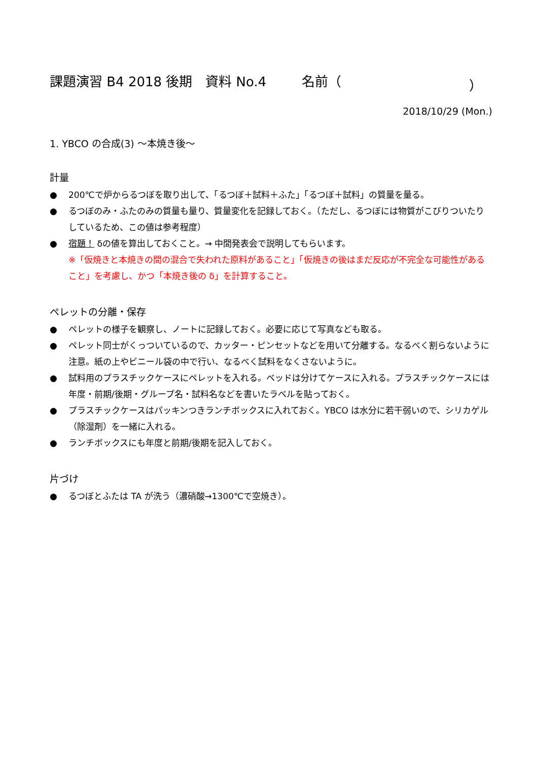課題演習 B4 2018 後期　資料 No.4 名前（ ）
2018/10/29 (Mon.)
1. YBCO の合成(3) 〜本焼き後〜
計量
● 200℃で炉からるつぼを取り出して、「るつぼ＋試料＋ふた」「るつぼ＋試料」の質量を量る。
● るつぼのみ・ふたのみの質量も量り、質量変化を記録しておく。（ただし、るつぼには物質がこびりついたりしているため、この値は参考程度）
● 宿題！ δの値を算出しておくこと。→ 中間発表会で説明してもらいます。
※「仮焼きと本焼きの間の混合で失われた原料があること」「仮焼きの後はまだ反応が不完全な可能性があること」を考慮し、かつ「本焼き後の δ」を計算すること。
ペレットの分離・保存
● ペレットの様子を観察し、ノートに記録しておく。必要に応じて写真なども取る。
● ペレット同士がくっついているので、カッター・ピンセットなどを用いて分離する。なるべく割らないように注意。紙の上やビニール袋の中で行い、なるべく試料をなくさないように。
● 試料用のプラスチックケースにペレットを入れる。ベッドは分けてケースに入れる。プラスチックケースには年度・前期/後期・グループ名・試料名などを書いたラベルを貼っておく。
● プラスチックケースはパッキンつきランチボックスに入れておく。YBCO は水分に若干弱いので、シリカゲル（除湿剤）を一緒に入れる。
● ランチボックスにも年度と前期/後期を記入しておく。
片づけ
● るつぼとふたは TA が洗う（濃硝酸→1300℃で空焼き）。